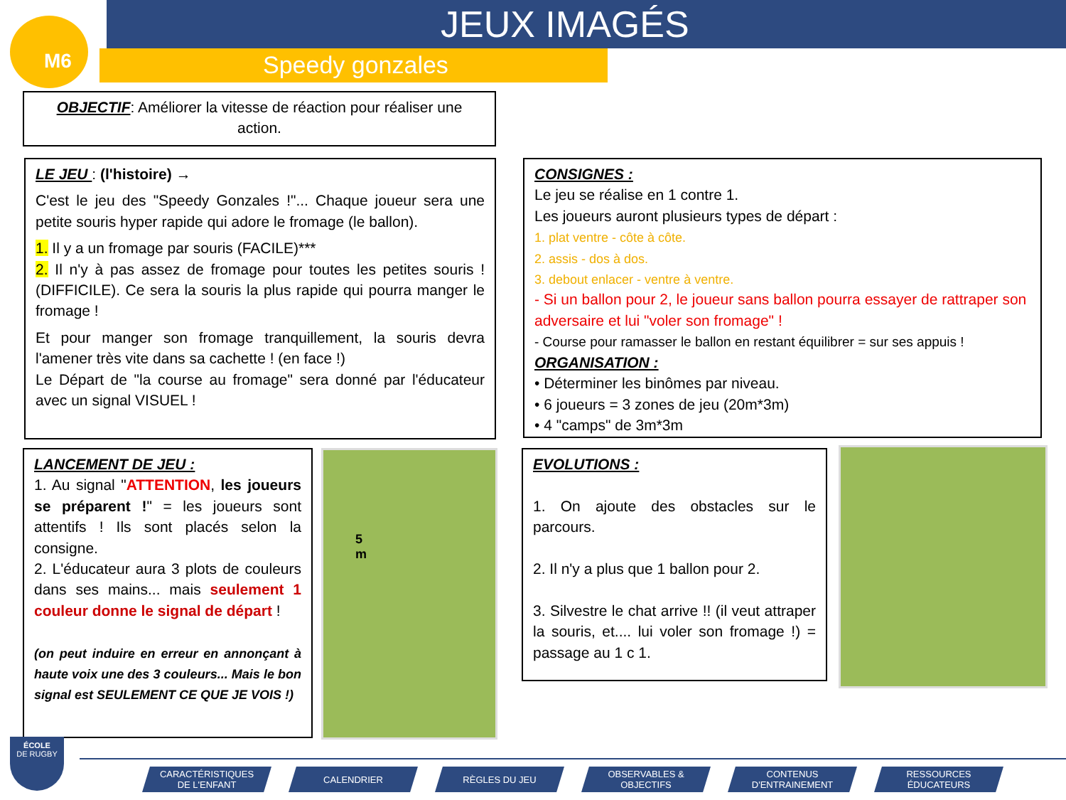M6 JEUX IMAGÉS
Speedy gonzales
OBJECTIF: Améliorer la vitesse de réaction pour réaliser une action.
LE JEU : (l'histoire) →
C'est le jeu des "Speedy Gonzales !"... Chaque joueur sera une petite souris hyper rapide qui adore le fromage (le ballon).
1. Il y a un fromage par souris (FACILE)***
2. Il n'y à pas assez de fromage pour toutes les petites souris ! (DIFFICILE). Ce sera la souris la plus rapide qui pourra manger le fromage !
Et pour manger son fromage tranquillement, la souris devra l'amener très vite dans sa cachette ! (en face !)
Le Départ de "la course au fromage" sera donné par l'éducateur avec un signal VISUEL !
CONSIGNES :
Le jeu se réalise en 1 contre 1.
Les joueurs auront plusieurs types de départ :
1. plat ventre - côte à côte.
2. assis - dos à dos.
3. debout enlacer - ventre à ventre.
- Si un ballon pour 2, le joueur sans ballon pourra essayer de rattraper son adversaire et lui "voler son fromage" !
- Course pour ramasser le ballon en restant équilibrer = sur ses appuis !
ORGANISATION :
• Déterminer les binômes par niveau.
• 6 joueurs = 3 zones de jeu (20m*3m)
• 4 "camps" de 3m*3m
LANCEMENT DE JEU :
1. Au signal "ATTENTION, les joueurs se préparent !" = les joueurs sont attentifs ! Ils sont placés selon la consigne.
2. L'éducateur aura 3 plots de couleurs dans ses mains... mais seulement 1 couleur donne le signal de départ !
(on peut induire en erreur en annonçant à haute voix une des 3 couleurs... Mais le bon signal est SEULEMENT CE QUE JE VOIS !)
5
m
EVOLUTIONS :
1. On ajoute des obstacles sur le parcours.
2. Il n'y a plus que 1 ballon pour 2.
3. Silvestre le chat arrive !! (il veut attraper la souris, et.... lui voler son fromage !) = passage au 1 c 1.
ÉCOLE
DE RUGBY
CARACTÉRISTIQUES
DE L'ENFANT
CALENDRIER RÈGLES DU JEU OBSERVABLES &
OBJECTIFS
CONTENUS
D'ENTRAINEMENT
RESSOURCES
ÉDUCATEURS